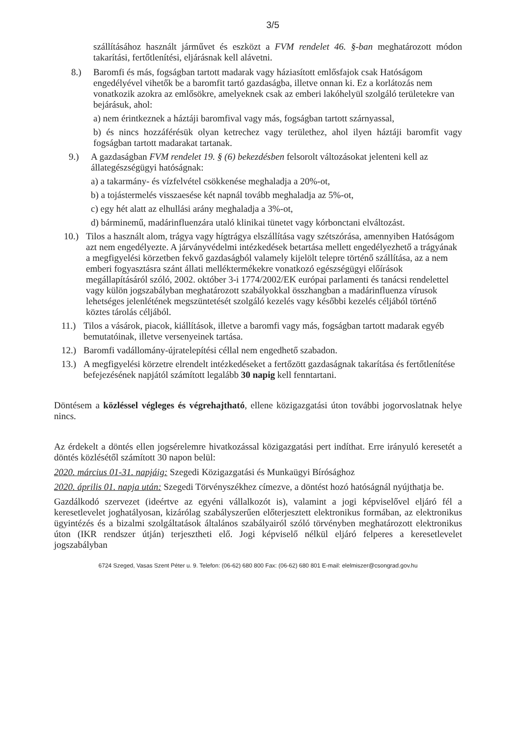3/5
szállításához használt járművet és eszközt a FVM rendelet 46. §-ban meghatározott módon takarítási, fertőtlenítési, eljárásnak kell alávetni.
8.) Baromfi és más, fogságban tartott madarak vagy háziasított emlősfajok csak Hatóságom engedélyével vihetők be a baromfit tartó gazdaságba, illetve onnan ki. Ez a korlátozás nem vonatkozik azokra az emlősökre, amelyeknek csak az emberi lakóhelyül szolgáló területekre van bejárásuk, ahol:
a) nem érintkeznek a háztáji baromfival vagy más, fogságban tartott szárnyassal,
b) és nincs hozzáférésük olyan ketrechez vagy területhez, ahol ilyen háztáji baromfit vagy fogságban tartott madarakat tartanak.
9.) A gazdaságban FVM rendelet 19. § (6) bekezdésben felsorolt változásokat jelenteni kell az állategészségügyi hatóságnak:
a) a takarmány- és vízfelvétel csökkenése meghaladja a 20%-ot,
b) a tojástermelés visszaesése két napnál tovább meghaladja az 5%-ot,
c) egy hét alatt az elhullási arány meghaladja a 3%-ot,
d) bárminemű, madárinfluenzára utaló klinikai tünetet vagy kórbonctani elváltozást.
10.) Tilos a használt alom, trágya vagy hígtrágya elszállítása vagy szétszórása, amennyiben Hatóságom azt nem engedélyezte. A járványvédelmi intézkedések betartása mellett engedélyezhető a trágyának a megfigyelési körzetben fekvő gazdaságból valamely kijelölt telepre történő szállítása, az a nem emberi fogyasztásra szánt állati melléktermékekre vonatkozó egészségügyi előírások megállapításáról szóló, 2002. október 3-i 1774/2002/EK európai parlamenti és tanácsi rendelettel vagy külön jogszabályban meghatározott szabályokkal összhangban a madárinfluenza vírusok lehetséges jelenlétének megszüntetését szolgáló kezelés vagy későbbi kezelés céljából történő köztes tárolás céljából.
11.) Tilos a vásárok, piacok, kiállítások, illetve a baromfi vagy más, fogságban tartott madarak egyéb bemutatóinak, illetve versenyeinek tartása.
12.) Baromfi vadállomány-újratelepítési céllal nem engedhető szabadon.
13.) A megfigyelési körzetre elrendelt intézkedéseket a fertőzött gazdaságnak takarítása és fertőtlenítése befejezésének napjától számított legalább 30 napig kell fenntartani.
Döntésem a közléssel végleges és végrehajtható, ellene közigazgatási úton további jogorvoslatnak helye nincs.
Az érdekelt a döntés ellen jogsérelemre hivatkozással közigazgatási pert indíthat. Erre irányuló keresetét a döntés közlésétől számított 30 napon belül:
2020. március 01-31. napjáig: Szegedi Közigazgatási és Munkaügyi Bírósághoz
2020. április 01. napja után: Szegedi Törvényszékhez címezve, a döntést hozó hatóságnál nyújthatja be.
Gazdálkodó szervezet (ideértve az egyéni vállalkozót is), valamint a jogi képviselővel eljáró fél a keresetlevelet joghatályosan, kizárólag szabályszerűen előterjesztett elektronikus formában, az elektronikus ügyintézés és a bizalmi szolgáltatások általános szabályairól szóló törvényben meghatározott elektronikus úton (IKR rendszer útján) terjesztheti elő. Jogi képviselő nélkül eljáró felperes a keresetlevelet jogszabályban
6724 Szeged, Vasas Szent Péter u. 9. Telefon: (06-62) 680 800 Fax: (06-62) 680 801 E-mail: elelmiszer@csongrad.gov.hu